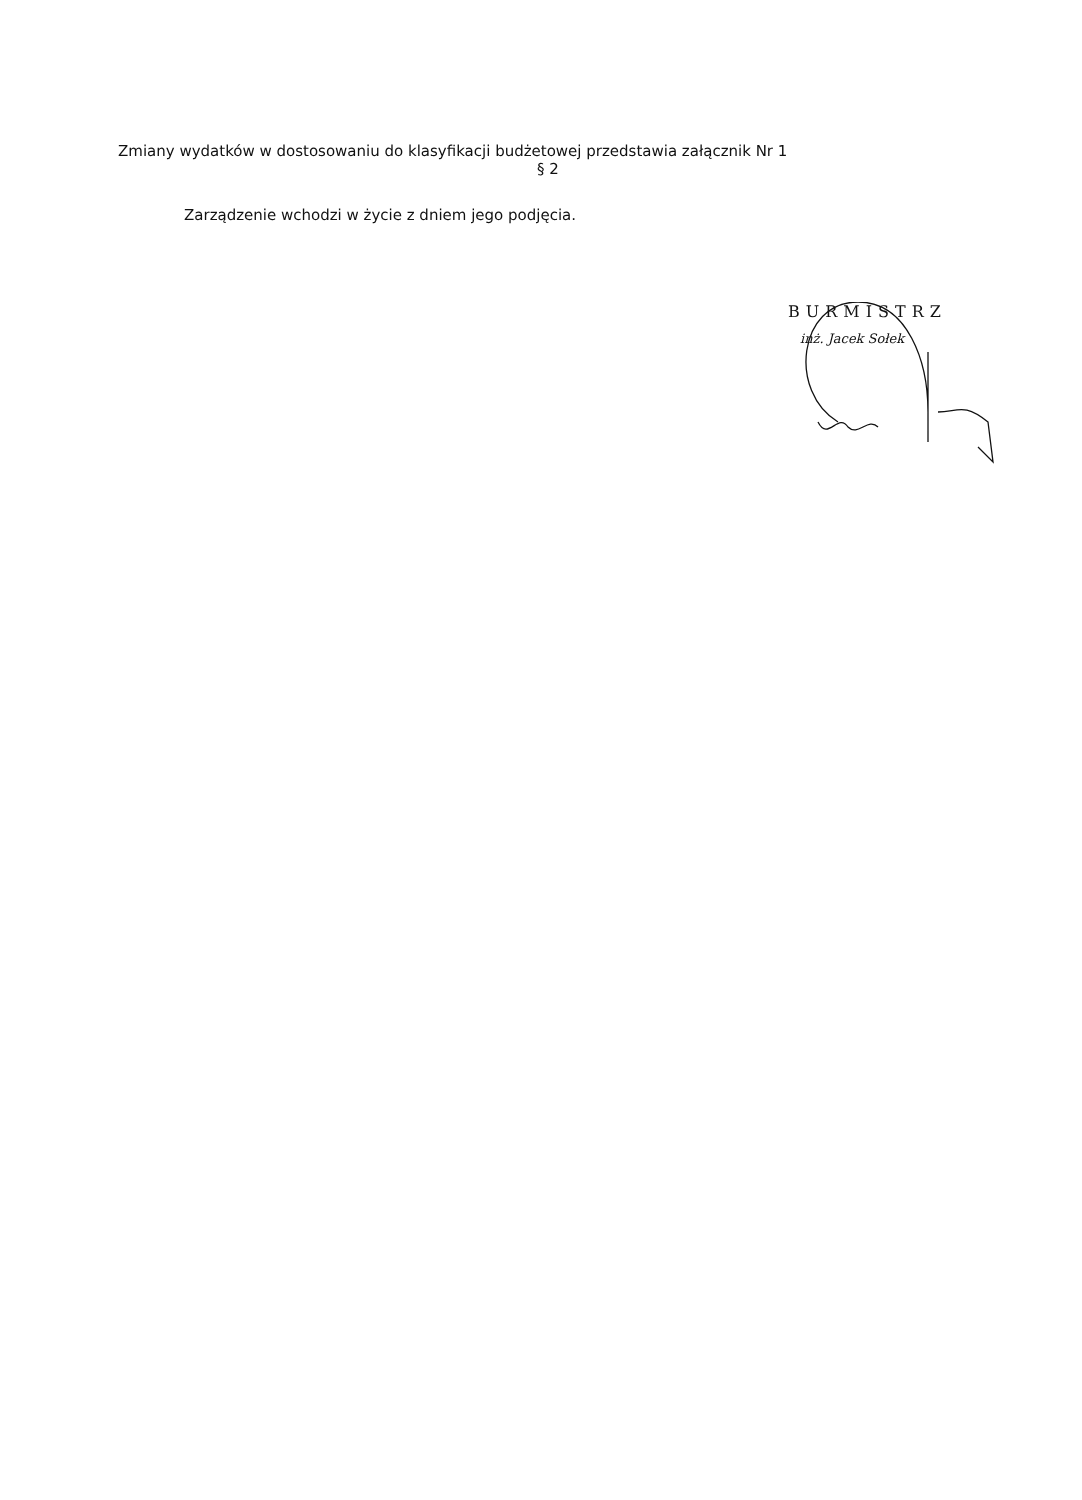Zmiany wydatków w dostosowaniu do klasyfikacji budżetowej przedstawia załącznik Nr 1
§ 2
Zarządzenie wchodzi w życie z dniem jego podjęcia.
BURMISTRZ
inż. Jacek Sołek